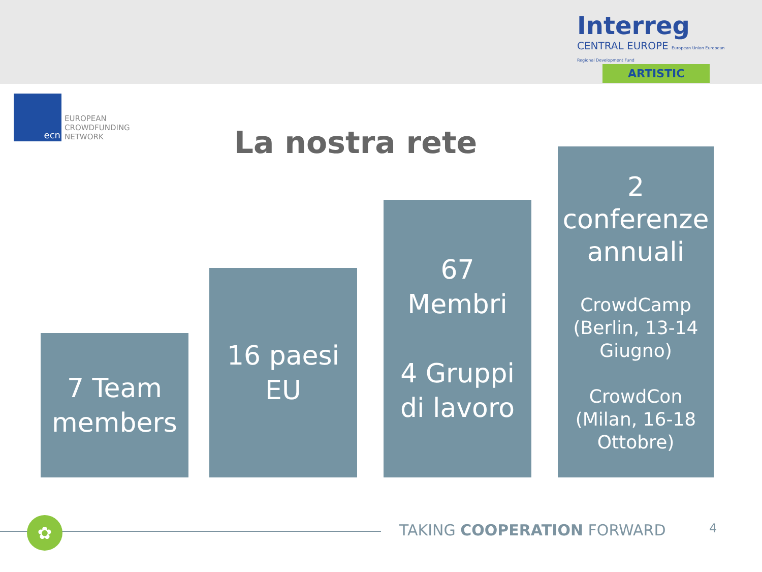Interreg
CENTRAL EUROPE European Union European Regional Development Fund
ARTISTIC
ecn
EUROPEAN
CROWDFUNDING
NETWORK
La nostra rete
7 Team
members
16 paesi
EU
67
Membri
4 Gruppi
di lavoro
2
conferenze
annuali
CrowdCamp
(Berlin, 13-14
Giugno)
CrowdCon
(Milan, 16-18
Ottobre)
✿ TAKING COOPERATION FORWARD 4